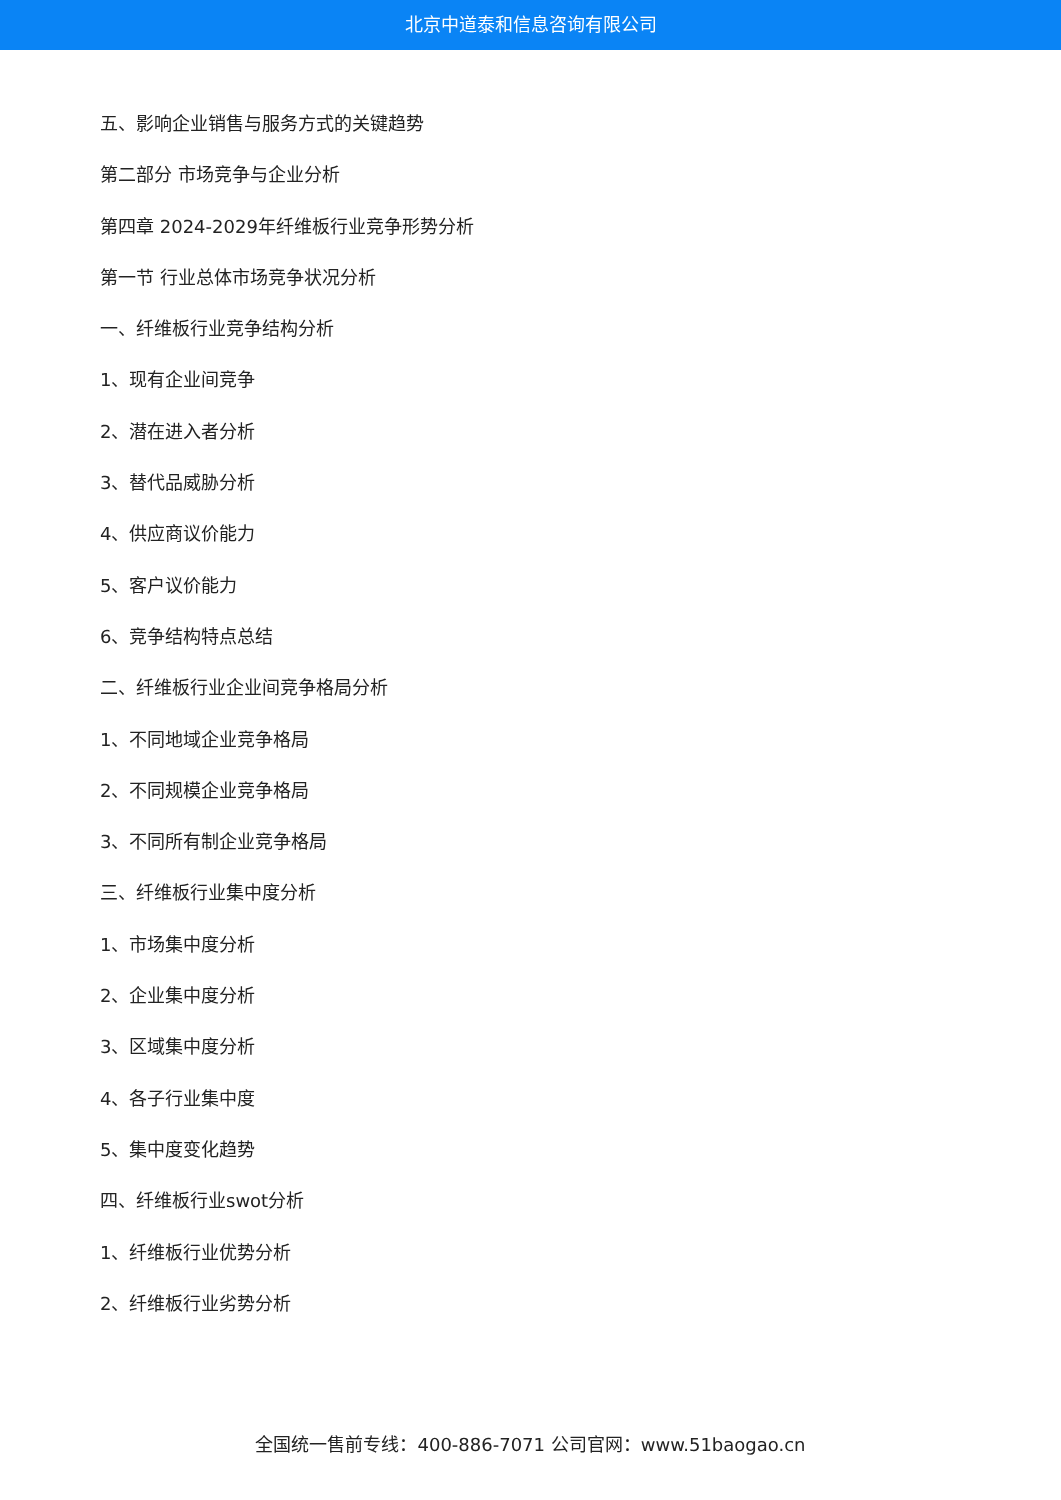北京中道泰和信息咨询有限公司
五、影响企业销售与服务方式的关键趋势
第二部分 市场竞争与企业分析
第四章 2024-2029年纤维板行业竞争形势分析
第一节 行业总体市场竞争状况分析
一、纤维板行业竞争结构分析
1、现有企业间竞争
2、潜在进入者分析
3、替代品威胁分析
4、供应商议价能力
5、客户议价能力
6、竞争结构特点总结
二、纤维板行业企业间竞争格局分析
1、不同地域企业竞争格局
2、不同规模企业竞争格局
3、不同所有制企业竞争格局
三、纤维板行业集中度分析
1、市场集中度分析
2、企业集中度分析
3、区域集中度分析
4、各子行业集中度
5、集中度变化趋势
四、纤维板行业swot分析
1、纤维板行业优势分析
2、纤维板行业劣势分析
全国统一售前专线：400-886-7071 公司官网：www.51baogao.cn